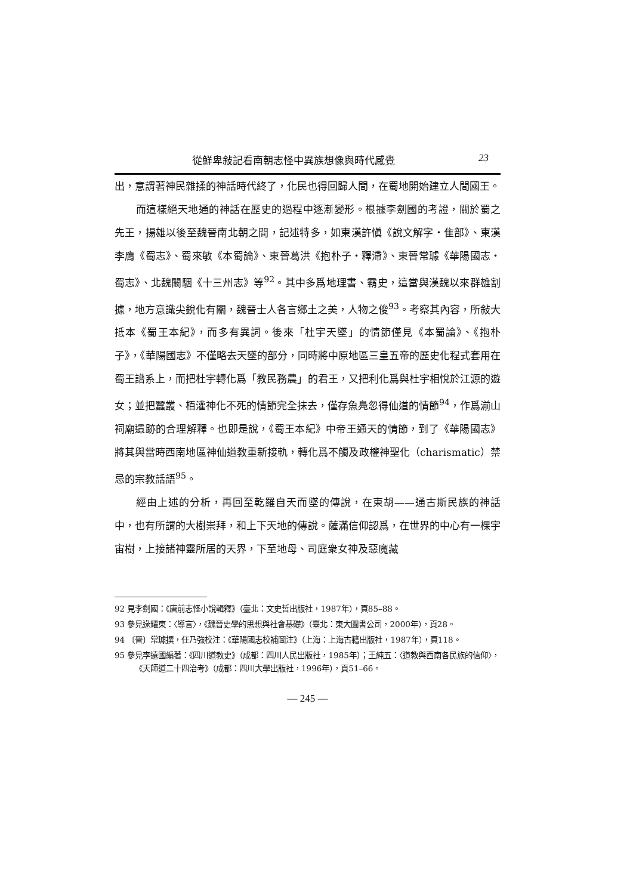從鮮卑敍記看南朝志怪中異族想像與時代感覺 23
出，意謂著神民雜揉的神話時代終了，化民也得回歸人間，在蜀地開始建立人間國王。
而這樣絕天地通的神話在歷史的過程中逐漸變形。根據李劍國的考證，關於蜀之先王，揚雄以後至魏晉南北朝之間，記述特多，如東漢許愼《說文解字・隹部》、東漢李膺《蜀志》、蜀來敏《本蜀論》、東晉葛洪《抱朴子・釋滯》、東晉常璩《華陽國志・蜀志》、北魏闞駰《十三州志》等<sup>92</sup>。其中多爲地理書、霸史，這當與漢魏以來群雄割據，地方意識尖銳化有關，魏晉士人各言鄉土之美，人物之俊<sup>93</sup>。考察其內容，所敍大抵本《蜀王本紀》，而多有異詞。後來「杜宇天墜」的情節僅見《本蜀論》、《抱朴子》，《華陽國志》不僅略去天墜的部分，同時將中原地區三皇五帝的歷史化程式套用在蜀王譜系上，而把杜宇轉化爲「教民務農」的君王，又把利化爲與杜宇相悅於江源的遊女；並把蠶叢、栢灌神化不死的情節完全抹去，僅存魚鳧忽得仙道的情節<sup>94</sup>，作爲湔山祠廟遺跡的合理解釋。也即是說，《蜀王本紀》中帝王通天的情節，到了《華陽國志》將其與當時西南地區神仙道教重新接軌，轉化爲不觸及政權神聖化（charismatic）禁忌的宗教話語<sup>95</sup>。
經由上述的分析，再回至乾羅自天而墜的傳說，在東胡——通古斯民族的神話中，也有所謂的大樹崇拜，和上下天地的傳說。薩滿信仰認爲，在世界的中心有一棵宇宙樹，上接諸神靈所居的天界，下至地母、司庭衆女神及惡魔藏
92 見李劍國：《唐前志怪小說輯釋》（臺北：文史哲出版社，1987年），頁85–88。
93 參見逯耀東：〈導言〉，《魏晉史學的思想與社會基礎》（臺北：東大圖書公司，2000年），頁28。
94 〔晉〕常璩撰，任乃強校注：《華陽國志校補圖注》（上海：上海古籍出版社，1987年），頁118。
95 參見李遠國編著：《四川道教史》（成都：四川人民出版社，1985年）；王純五：〈道教與西南各民族的信仰〉，《天師道二十四治考》（成都：四川大學出版社，1996年），頁51–66。
— 245 —